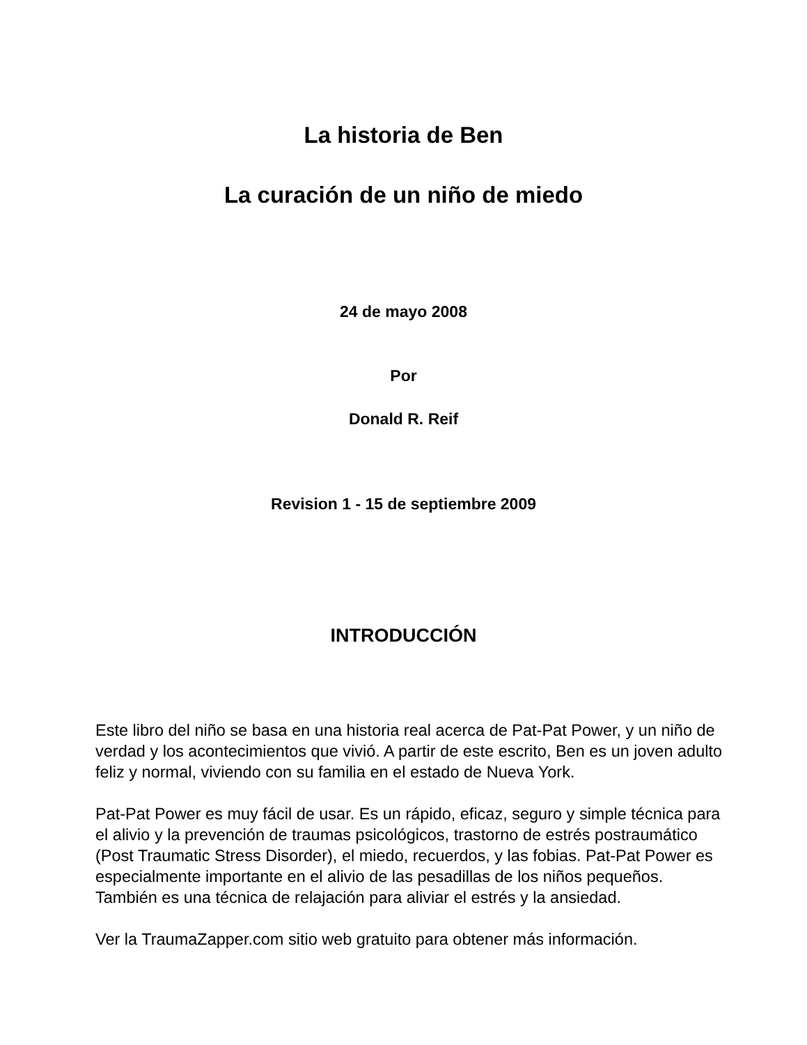La historia de Ben
La curación de un niño de miedo
24 de mayo 2008
Por
Donald R. Reif
Revision 1 - 15 de septiembre 2009
INTRODUCCIÓN
Este libro del niño se basa en una historia real acerca de Pat-Pat Power, y un niño de verdad y los acontecimientos que vivió. A partir de este escrito, Ben es un joven adulto feliz y normal, viviendo con su familia en el estado de Nueva York.
Pat-Pat Power es muy fácil de usar. Es un rápido, eficaz, seguro y simple técnica para el alivio y la prevención de traumas psicológicos, trastorno de estrés postraumático (Post Traumatic Stress Disorder), el miedo, recuerdos, y las fobias. Pat-Pat Power es especialmente importante en el alivio de las pesadillas de los niños pequeños. También es una técnica de relajación para aliviar el estrés y la ansiedad.
Ver la TraumaZapper.com sitio web gratuito para obtener más información.